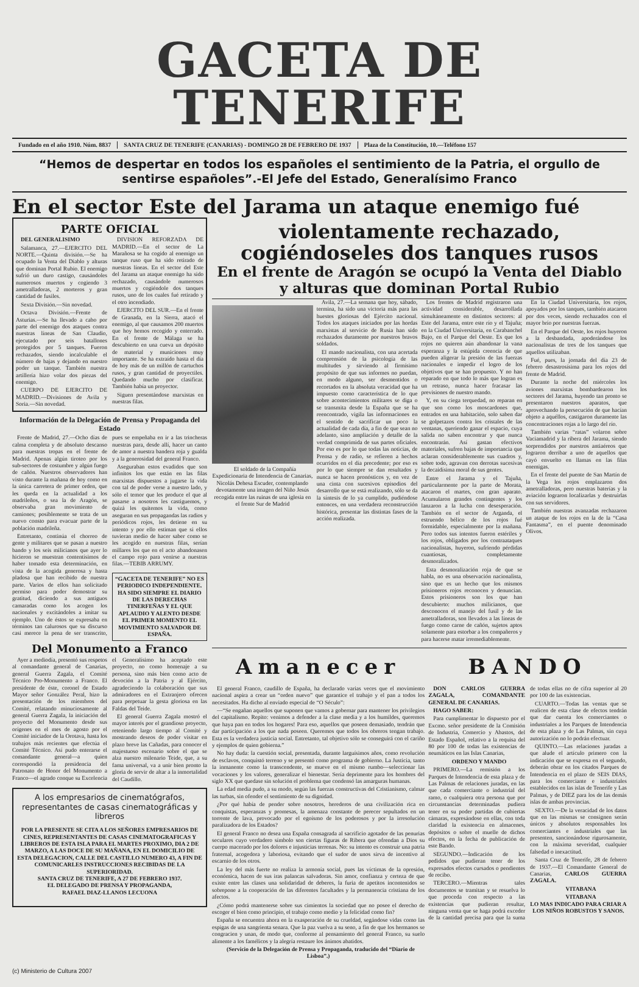GACETA DE TENERIFE
Fundado en el año 1910. Núm. 8837
SANTA CRUZ DE TENERIFE (CANARIAS) - DOMINGO 28 DE FEBRERO DE 1937
Plaza de la Constitución, 10.—Teléfono 157
“Hemos de despertar en todos los españoles el sentimiento de la Patria, el orgullo de sentirse españoles”.-El Jefe del Estado, Generalísimo Franco
En el sector Este del Jarama un ataque enemigo fué
PARTE OFICIAL
DEL GENERALISIMO
Salamanca, 27.—EJERCITO DEL NORTE.—Quinta división.—Se ha ocupado la Venta del Diablo y alturas que dominan Portal Rubio. El enemigo sufrió un duro castigo, causándoles numerosos muertos y cogiendo 3 ametralladoras, 2 morteros y gran cantidad de fusiles.
Sexta División.—Sin novedad.
Octava División.—Frente de Asturias.—Se ha llevado a cabo por parte del enemigo dos ataques contra nuestras líneas de San Claudio, ejecutado por seis batallones protegidos por 5 tanques. Fueron rechazados, siendo incalculable el número de bajas y dejando en nuestro poder un tanque. También nuestra artillería hizo volar dos piezas del enemigo.
CUERPO DE EJERCITO DE MADRID.—Divisiones de Avila y Soria.—Sin novedad.
DIVISION REFORZADA DE MADRID.—En el sector de La Marañosa se ha cogido al enemigo un tanque ruso que ha sido retirado de nuestras líneas. En el sector del Este del Jarama un ataque enemigo ha sido rechazado, causándole numerosos muertos y cogiéndole dos tanques rusos, uno de los cuales fué retirado y el otro incendiado.
EJERCITO DEL SUR.—En el frente de Granada, en la Sierra, atacó el enemigo, al que causamos 200 muertos que hoy hemos recogido y enterrado. En el frente de Málaga se ha descubierto en una cueva un depósito de material y municiones muy importante. Se ha extraído hasta el día de hoy más de un millón de cartuchos rusos, y gran cantidad de proyectiles. Quedando mucho por clasificar. También había un proyector.
Siguen presentándose marxistas en nuestras filas.
Información de la Delegación de Prensa y Propaganda del Estado
Frente de Madrid, 27.—Ocho días de calma completa y de absoluto descanso para nuestras tropas en el frente de Madrid. Apenas algún tiroteo por los sub-sectores de costumbre y algún fuego de cañón. Nuestros observadores han visto durante la mañana de hoy como en la única carretera de primer orden, que les queda en la actualidad a los madrileños, o sea la de Aragón, se observaba gran movimiento de camiones; posiblemente se trata de un nuevo consto para evacuar parte de la población madrileña.
Entretanto, continúa el chorreo de gente y militares que se pasan a nuestro bando y los seis milicianos que ayer lo hicieron se muestran contentísimos de haber tomado esta determinación, en vista de la acogida generosa y hasta pladosa que han recibido de nuestra parte. Varios de ellos han solicitado permiso para poder demostrar su gratitud, diciendo a sus antiguos camaradas como los acogen los nacionales y excitándoles a imitar su ejemplo. Uno de éstos se expresaba en términos tan calurosos que su discurso casi merece la pena de ser transcrito, pues se empeñaba en ir a las trincheras nuestras para, desde allí, hacer un canto de amor a nuestra bandera roja y gualda y a la generosidad del general Franco.
Aseguraban estos evadidos que son infinitos los que están en las filas marxistas dispuestos a jugarse la vida con tal de poder verse a nuestro lado, y sólo el temor que les produce el que al pasarse a nosotros les castiguemos, y quizá les quitemos la vida, como aseguran en sus propagandas las radios y periódicos rojos, les detiene en su intento y por ello estiman que si ellos tuvieran medio de hacer saber como se les acogido en nuestras filas, serían millares los que en el acto abandonasen el campo rojo para venirse a nuestras filas.—TEBIB ARRUMY.
“GACETA DE TENERIFE” NO ES PERIODICO INDEPENDIENTE. HA SIDO SIEMPRE EL DIARIO DE LAS DERECHAS TINERFEÑAS Y EL QUE APLAUDIO Y ALENTO DESDE EL PRIMER MOMENTO EL MOVIMIENTO SALVADOR DE ESPAÑA.
Del Monumento a Franco
Ayer a mediodía, presentó sus respetos al comandante general de Canarias, general Guerra Zagala, el Comité Técnico Pro-Monumento a Franco. El presidente de éste, coronel de Estado Mayor señor González Peral, hizo la presentación de los miembros del Comité, relatando minuciosamente al general Guerra Zagala, la iniciación del proyecto del Monumento desde sus orígenes en el mes de agosto por el Comité iniciador de la Orotava, hasta los trabajos más recientes que efectúa el Comité Técnico. Así pudo enterarse el comandante general—a quien correspondió la presidencia del Patronato de Honor del Monumento a Franco—el agrado conque su Excelencia el Generalísimo ha aceptado este proyecto, no como homenaje a su persona, sino más bien como acto de devoción a la Patria y al Ejército, agradeciendo la colaboración que sus admiradores en el Extranjero ofrecen para perpetuar la gesta gloriosa en las Faldas del Teide.
El general Guerra Zagala mostró el mayor interés por el grandioso proyecto, reteniendo largo tiempo al Comité y mostrando deseos de poder visitar en plazo breve las Cañadas, para conocer el majestuoso escenario sobre el que se alza nuestro milenario Teide, que, a su fama universal, va a unir bien pronto la gloria de servir de altar a la inmortalidad del Caudillo.
A los empresarios de cinematógrafos, representantes de casas cinematográficas y libreros
POR LA PRESENTE SE CITA A LOS SEÑORES EMPRESARIOS DE CINES, REPRESENTANTES DE CASAS CINEMATOGRAFICAS Y LIBREROS DE ESTA ISLA PARA EL MARTES PROXIMO, DIA 2 DE MARZO, A LAS DOCE DE SU MAÑANA, EN EL DOMICILIO DE ESTA DELEGACION, CALLE DEL CASTILLO NUMERO 43, A FIN DE COMUNICARLES INSTRUCCIONES RECIBIDAS DE LA SUPERIORIDAD.
SANTA CRUZ DE TENERIFE, A 27 DE FEBRERO 1937.
EL DELEGADO DE PRENSA Y PROPAGANDA,
RAFAEL DIAZ-LLANOS LECUONA
violentamente rechazado, cogiéndoseles dos tanques rusos
En el frente de Aragón se ocupó la Venta del Diablo y alturas que dominan Portal Rubio
El soldado de la Compañía Expedicionaria de Intendencia de Canarias, Nicolás Dehesa Escuder, contemplando devotamente una imagen del Niño Jesús recogida entre las ruinas de una iglesia en el frente Sur de Madrid
Avila, 27.—La semana que hoy, sábado, termina, ha sido una victoria más para las huestes gloriosas del Ejército nacional. Todos los ataques iniciados por las hordas marxistas al servicio de Rusia han sido rechazados duramente por nuestros bravos soldados.
El mando nacionalista, con una acertada comprensión de la psicología de las multitudes y sirviendo al firmísimo propósito de que sus informes no puedan, en modo alguno, ser desmentidos o recortados en la absoluta veracidad que ha impuesto como característica de lo que sobre acontecimientos militares se diga o se transmita desde la España que se ha reencontrado, vigila las informaciones en el sentido de sacrificar un poco la actualidad de cada día, a fin de que sean no adelanto, sino ampliación y detalle de la verdad comprimida de sus partes oficiales. Por eso es por lo que todas las noticias, de Prensa y de radio, se refieren a hechos ocurridos en el día precedente; por eso es por lo que siempre se dan resultados y nunca se hacen pronósticos y, en vez de una cinta con sucesivos episodios del desarrollo que se está realizando, sólo se da la síntesis de lo ya cumplido, pudiéndose entonces, en una verdadera reconstrucción histórica, presentar las distintas fases de la acción realizada.
Los frentes de Madrid registraron una actividad considerable, desarrollada simultáneamente en distintos sectores: al Este del Jarama, entre este río y el Tajuña; en la Ciudad Universitaria, en Carabanchel Bajo, en el Parque del Oeste. Es que los rojos no quieren aún abandonar la vana esperanza y la estúpida creencia de que pueden aligerar la presión de las fuerzas nacionales e impedir el logro de los objetivos que se han propuesto. Y no han reparado en que todo lo más que logran es un retraso, nunca hacer fracasar las previsiones de nuestro mando.
Y, en su ciega terquedad, no reparan en que son como los moscardones que, entrados en una habitación, solo saben dar se golpetazos contra los cristales de las ventanas, queriendo ganar el espacio, cuya salida no saben encontrar y que nunca encontrarán. Así gastan efectivos materiales, sufren bajas de importancia que aclaran considerablemente sus cuadros y, sobre todo, agravan con derrotas sucesivas la decaidísima moral de sus gentes.
Entre el Jarama y el Tajuña, particularmente por la parte de Morata, atacaron el martes, con gran aparato. Acumularon grandes contingentes y los lanzaron a la lucha con desesperación. También en el sector de Arganda, el estruendo bélico de los rojos fué formidable, especialmente por la mañana. Pero todos sus intentos fueron estériles y los rojos, obligados por los contraataques nacionalistas, huyeron, sufriendo pérdidas cuantiosas, completamente desmoralizados.
Esta desmoralización roja de que se habla, no es una observación nacionalista, sino que es un hecho que los mismos prisioneros rojos reconocen y denuncian. Estos prisioneros son los que han descubierto: muchos milicianos, que desconocen el manejo del fusil y de las ametralladoras, son llevados a las líneas de fuego como carne de cañón, sujetos aptos solamente para estorbar a los compañeros y para hacerse matar irremediablemente.
En la Ciudad Universitaria, los rojos, apoyados por los tanques, también atacaron por dos veces, siendo rechazados con el mayor brío por nuestras fuerzas.
En el Parque del Oeste, los rojos huyeron a la desbandada, apoderándose los nacionalistas de tres de los tanques que aquellos utilizaban.
Fué, pues, la jornada del día 23 de febrero desastrosísima para los rojos del frente de Madrid.
Durante la noche del miércoles los aviones marxistas bombardearon los sectores del Jarama, huyendo tan pronto se presentaron nuestros aparatos, que aprovechando la persecución de que hacían objeto a aquéllos, castigaron duramente las concentraciones rojas a lo largo del río.
También varias “ratas” volaron sobre Vaciamadrid y la ribera del Jarama, siendo sorprendidos por nuestros antiaéreos que lograron derribar a uno de aquellos que cayó envuelto en llamas en las filas enemigas.
En el frente del puente de San Martín de la Vega los rojos emplazaron dos ametralladoras, pero nuestras baterías y la aviación lograron localizarlas y destruirlas con sus servidores.
También nuestras avanzadas rechazaron un ataque de los rojos en la de la “Casa Fantasma”, en el puente denominado Olivos.
Amanecer
El general Franco, caudillo de España, ha declarado varias veces que el movimiento nacional aspira a crear un “orden nuevo” que garantice el trabajo y el pan a todos los necesitados. Ha dicho al enviado especial de “O Século”:
—“Se engañan aquellos que suponen que vamos a gobernar para mantener los privilegios del capitalismo. Repito: venimos a defender a la clase media y a los humildes, queremos que haya pan en todos los hogares! Para eso, aquellos que poseen demasiado, tendrán que dar participación a los que nada poseen. Queremos que todos los obreros tengan trabajo. Esta es la verdadera justicia social. Entretanto, tal objetivo sólo se conseguirá con el cariño y ejemplos de quien gobierna.”
No hay duda: la cuestión social, presentada, durante larguísimos años, como revolución de esclavos, conquistó terreno y se presentó como programa de gobierno. La Justicia, tanto la inmanente como la transcendente, se mueve en el mismo rumbo—seleccionar las vocaciones y los valores, generalizar el bienestar. Sería deprimente para los hombres del siglo XX que quedase sin solución el problema que condensó las amarguras humanas.
La edad media pudo, a su modo, según las fuerzas constructivas del Cristianismo, calmar las turbas, sin ofender el sentimiento de su dignidad.
¿Por qué había de pender sobre nosotros, herederos de una civilización rica en conquistas, esperanzas y promesas, la amenaza constante de perecer sepultados en un torrente de lava, provocado por el egoísmo de los poderosos y por la irresolución paralizadora de los Estados?
El general Franco no desea una España consagrada al sacrificio agotador de las penurias seculares cuyo verdadero símbolo son ciertas figuras de Ribera que ofrendan a Dios su cuerpo macerado por los dolores e injusticias terrenas. No: su intento es construir una patria fraternal, acogedora y laboriosa, evitando que el sudor de unos sirva de incentivo al escarnio de los otros.
La ley del más fuerte no realiza la armonía social, pues las víctimas de la opresión, económica, hacen de sus iras palancas salvadoras. Sin amor, confianza y certeza de que existe entre las clases una solidaridad de deberes, la furia de apetitos incontenidos se sobrepone a la cooperación de las diferentes facultades y la permanencia cristiana de los afectos.
¿Cómo podrá mantenerse sobre sus cimientos la sociedad que no posee el derecho de escoger el bien como principio, el trabajo como medio y la felicidad como fin?
España se encuentra ahora en la exasperación de su crueldad, segándose vidas como las espigas de una sangrienta senara. Que la paz vuelva a su seno, a fin de que los hermanos se congracien y unan, de modo que, conforme al pensamiento del general Franco, su suelo alimente a los famélicos y la alegría restaure los ánimos abatidos.
(Servicio de la Delegación de Prensa y Propaganda, traducido del “Diario de Lisboa”.)
BANDO
DON CARLOS GUERRA ZAGALA, COMANDANTE GENERAL DE CANARIAS.
HAGO SABER:
Para cumplimentar lo dispuesto por el Excmo. señor presidente de la Comisión de Industria, Comercio y Abastos, del Estado Español, relativo a la requisa del 80 por 100 de todas las existencias de neumáticos en las Islas Canarias,
ORDENO Y MANDO
PRIMERO.—La remisión a los Parques de Intendencia de esta plaza y de Las Palmas de relaciones juradas, en las que cada comerciante o industrial del ramo, o cualquiera otra persona que por circunstancias determinadas pudiera tener en su poder partidas de cubiertas cámaras, expresándose en ellas, con toda claridad la existencia en almacenes, depósitos o sobre el muelle de dichos efectos, en la fecha de publicación de este Bando.
SEGUNDO.—Indicación de los pedidos que pudieran tener de los expresados efectos cursados o pendientes de recibo.
TERCERO.—Mientras tales documentos se tramitan y se resuelva lo que proceda con respecto a las existencias que pudieran resultar, ninguna venta que se haga podrá exceder de la cantidad precisa para que la suma de todas ellas no de cifra superior al 20 por 100 de las existencias.
CUARTO.—Todas las ventas que se realicen de esta clase de efectos tendrán que dar cuenta los comerciantes o industriales a los Parques de Intendencia de esta plaza y de Las Palmas, sin cuya autorización no lo podrán efectuar.
QUINTO.—Las relaciones juradas a que alude el artículo primero con la indicación que se expresa en el segundo, deberán obrar en los citados Parques de Intendencia en el plazo de SEIS DIAS, para los comerciante e industriales establecidos en las islas de Tenerife y Las Palmas, y de DIEZ para los de las demás islas de ambas provincias.
SEXTO.—De la veracidad de los datos que en las mismas se consignen serán únicos y absolutos responsables los comerciantes e industriales que las presenten, sancionándose rigurosamente, con la máxima severidad, cualquier falsedad o inexactitud.
Santa Cruz de Tenerife, 28 de febrero de 1937.—El Comandante General de Canarias, CARLOS GUERRA ZAGALA.
VITABANA
VITABANA
LO MAS INDICADO PARA CRIAR A LOS NIÑOS ROBUSTOS Y SANOS.
(c) Ministerio de Cultura 2007